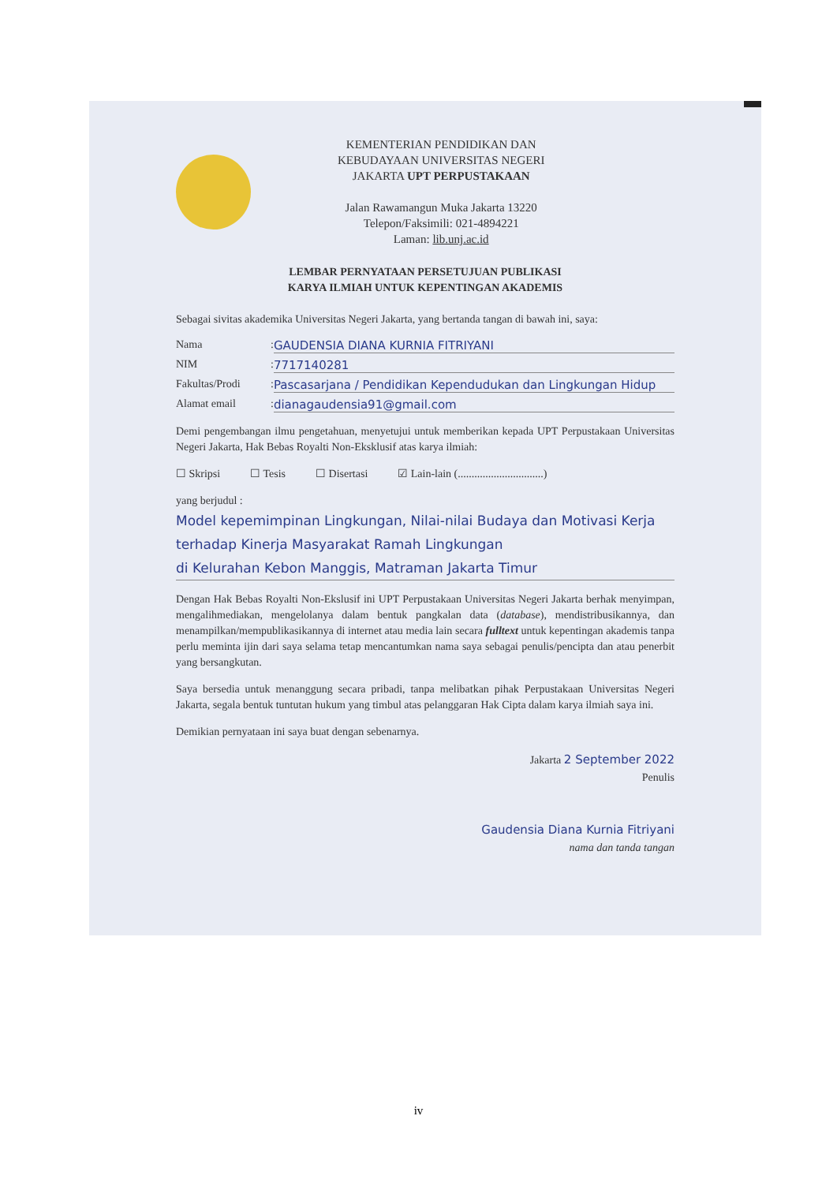KEMENTERIAN PENDIDIKAN DAN
KEBUDAYAAN UNIVERSITAS NEGERI
JAKARTA UPT PERPUSTAKAAN
Jalan Rawamangun Muka Jakarta 13220
Telepon/Faksimili: 021-4894221
Laman: lib.unj.ac.id
LEMBAR PERNYATAAN PERSETUJUAN PUBLIKASI
KARYA ILMIAH UNTUK KEPENTINGAN AKADEMIS
Sebagai sivitas akademika Universitas Negeri Jakarta, yang bertanda tangan di bawah ini, saya:
Nama: GAUDENSIA DIANA KURNIA FITRIYANI
NIM: 7717140281
Fakultas/Prodi: Pascasarjana / Pendidikan Kependudukan dan Lingkungan Hidup
Alamat email: dianagaudensia91@gmail.com
Demi pengembangan ilmu pengetahuan, menyetujui untuk memberikan kepada UPT Perpustakaan Universitas Negeri Jakarta, Hak Bebas Royalti Non-Eksklusif atas karya ilmiah:
☐ Skripsi ☐ Tesis ☐ Disertasi ☑ Lain-lain (...............................)
yang berjudul :
Model kepemimpinan Lingkungan, Nilai-nilai Budaya dan Motivasi Kerja
terhadap Kinerja Masyarakat Ramah Lingkungan
di Kelurahan Kebon Manggis, Matraman Jakarta Timur
Dengan Hak Bebas Royalti Non-Ekslusif ini UPT Perpustakaan Universitas Negeri Jakarta berhak menyimpan, mengalihmediakan, mengelolanya dalam bentuk pangkalan data (database), mendistribusikannya, dan menampilkan/mempublikasikannya di internet atau media lain secara fulltext untuk kepentingan akademis tanpa perlu meminta ijin dari saya selama tetap mencantumkan nama saya sebagai penulis/pencipta dan atau penerbit yang bersangkutan.
Saya bersedia untuk menanggung secara pribadi, tanpa melibatkan pihak Perpustakaan Universitas Negeri Jakarta, segala bentuk tuntutan hukum yang timbul atas pelanggaran Hak Cipta dalam karya ilmiah saya ini.
Demikian pernyataan ini saya buat dengan sebenarnya.
Jakarta 2 September 2022
Penulis
Gaudensia Diana Kurnia Fitriyani
nama dan tanda tangan
iv